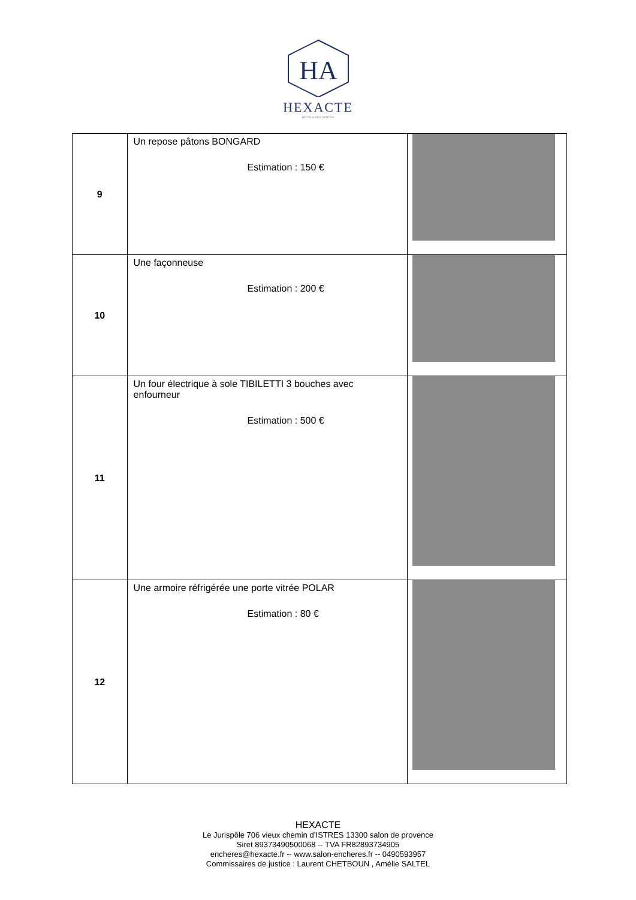HA
HEXACTE
HÔTELS DES VENTES
| 9 | Un repose pâtons BONGARD Estimation : 150 € | |
| 10 | Une façonneuse Estimation : 200 € | |
| 11 | Un four électrique à sole TIBILETTI 3 bouches avec enfourneur Estimation : 500 € | |
| 12 | Une armoire réfrigérée une porte vitrée POLAR Estimation : 80 € | |
HEXACTE
Le Jurispôle 706 vieux chemin d’ISTRES 13300 salon de provence
Siret 89373490500068 -- TVA FR82893734905
encheres@hexacte.fr -- www.salon-encheres.fr -- 0490593957
Commissaires de justice : Laurent CHETBOUN , Amélie SALTEL